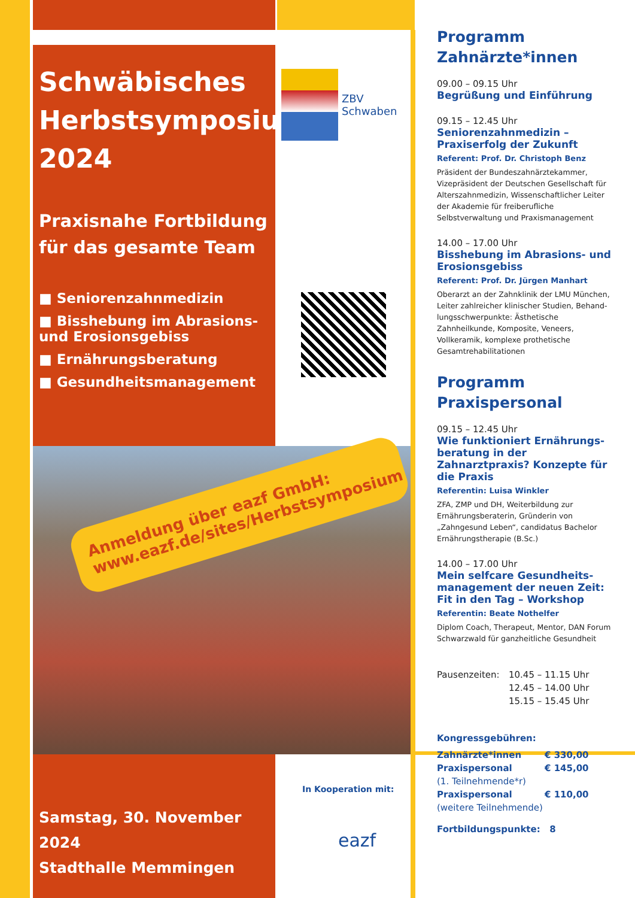Schwäbisches Herbstsymposium 2024
Praxisnahe Fortbildung für das gesamte Team
■ Seniorenzahnmedizin
■ Bisshebung im Abrasions- und Erosionsgebiss
■ Ernährungsberatung
■ Gesundheitsmanagement
Anmeldung über eazf GmbH: www.eazf.de/sites/Herbstsymposium
Samstag, 30. November 2024
Stadthalle Memmingen
ZBV
Schwaben
In Kooperation mit:
eazf
Programm
Zahnärzte*innen
09.00 – 09.15 Uhr
Begrüßung und Einführung
09.15 – 12.45 Uhr
Seniorenzahnmedizin – Praxiserfolg der Zukunft
Referent: Prof. Dr. Christoph Benz
Präsident der Bundeszahnärztekammer, Vizepräsident der Deutschen Gesellschaft für Alterszahnmedizin, Wissenschaftlicher Leiter der Akademie für freiberufliche Selbstverwaltung und Praxismanagement
14.00 – 17.00 Uhr
Bisshebung im Abrasions- und Erosionsgebiss
Referent: Prof. Dr. Jürgen Manhart
Oberarzt an der Zahnklinik der LMU München, Leiter zahlreicher klinischer Studien, Behand­lungsschwerpunkte: Ästhetische Zahnheilkunde, Komposite, Veneers, Vollkeramik, komplexe prothetische Gesamtrehabilitationen
Programm
Praxispersonal
09.15 – 12.45 Uhr
Wie funktioniert Ernährungs­beratung in der Zahnarztpraxis? Konzepte für die Praxis
Referentin: Luisa Winkler
ZFA, ZMP und DH, Weiterbildung zur Ernährungs­beraterin, Gründerin von „Zahngesund Leben“, candidatus Bachelor Ernährungstherapie (B.Sc.)
14.00 – 17.00 Uhr
Mein selfcare Gesundheits­management der neuen Zeit: Fit in den Tag – Workshop
Referentin: Beate Nothelfer
Diplom Coach, Therapeut, Mentor, DAN Forum Schwarzwald für ganzheitliche Gesundheit
Pausenzeiten: 10.45 – 11.15 Uhr
12.45 – 14.00 Uhr
15.15 – 15.45 Uhr
Kongressgebühren:
Zahnärzte*innen € 330,00
Praxispersonal
(1. Teilnehmende*r)
€ 145,00
Praxispersonal
(weitere Teilnehmende)
€ 110,00
Fortbildungspunkte: 8